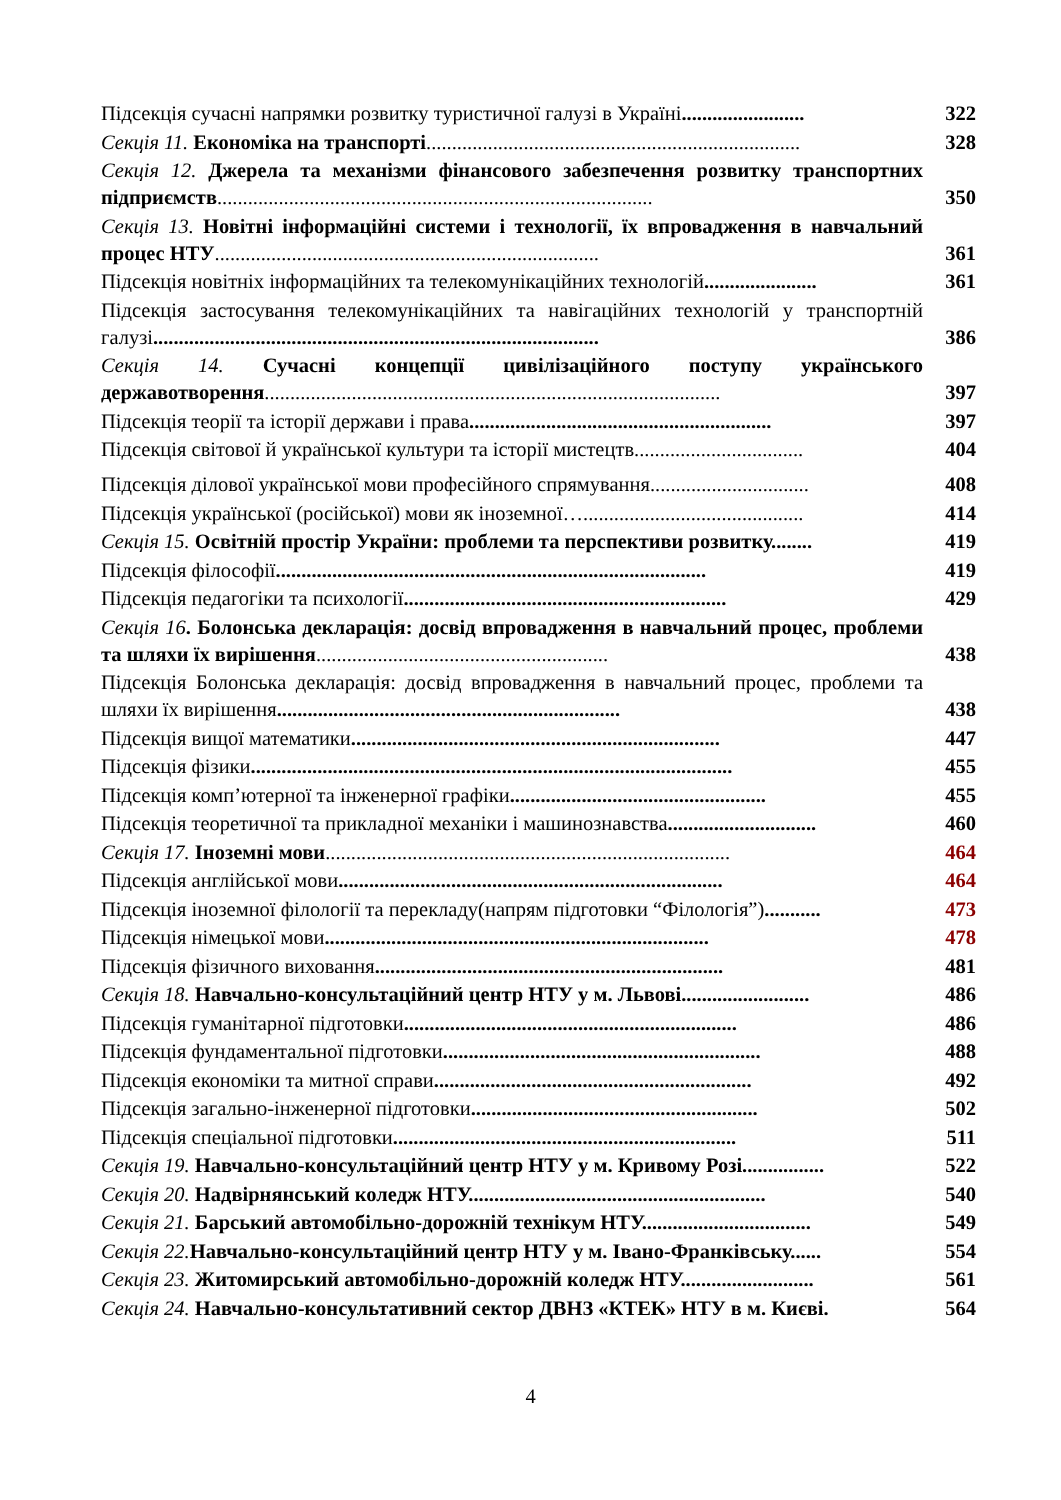Підсекція сучасні напрямки розвитку туристичної галузі в Україні........................
322
Секція 11. Економіка на транспорті.........................................................................
328
Секція 12. Джерела та механізми фінансового забезпечення розвитку транспортних підприємств.....................................................................................
350
Секція 13. Новітні інформаційні системи і технології, їх впровадження в навчальний процес НТУ...........................................................................
361
Підсекція новітніх інформаційних та телекомунікаційних технологій......................
361
Підсекція застосування телекомунікаційних та навігаційних технологій у транспортній галузі.......................................................................................
386
Секція 14. Сучасні концепції цивілізаційного поступу українського державотворення.........................................................................................
397
Підсекція теорії та історії держави і права...........................................................
397
Підсекція світової й української культури та історії мистецтв.................................
404
Підсекція ділової української мови професійного спрямування...............................
408
Підсекція української (російської) мови як іноземної…...........................................
414
Секція 15. Освітній простір України: проблеми та перспективи розвитку........
419
Підсекція філософії....................................................................................
419
Підсекція педагогіки та психології...............................................................
429
Секція 16. Болонська декларація: досвід впровадження в навчальний процес, проблеми та шляхи їх вирішення.........................................................
438
Підсекція Болонська декларація: досвід впровадження в навчальний процес, проблеми та шляхи їх вирішення...................................................................
438
Підсекція вищої математики........................................................................
447
Підсекція фізики..............................................................................................
455
Підсекція комп’ютерної та інженерної графіки..................................................
455
Підсекція теоретичної та прикладної механіки і машинознавства.............................
460
Секція 17. Іноземні мови...............................................................................
464
Підсекція англійської мови...........................................................................
464
Підсекція іноземної філології та перекладу(напрям підготовки “Філологія”)...........
473
Підсекція німецької мови...........................................................................
478
Підсекція фізичного виховання....................................................................
481
Секція 18. Навчально-консультаційний центр НТУ у м. Львові.........................
486
Підсекція гуманітарної підготовки.................................................................
486
Підсекція фундаментальної підготовки..............................................................
488
Підсекція економіки та митної справи..............................................................
492
Підсекція загально-інженерної підготовки........................................................
502
Підсекція спеціальної підготовки...................................................................
511
Секція 19. Навчально-консультаційний центр НТУ у м. Кривому Розі................
522
Секція 20. Надвірнянський коледж НТУ..........................................................
540
Секція 21. Барський автомобільно-дорожній технікум НТУ.................................
549
Секція 22. Навчально-консультаційний центр НТУ у м. Івано-Франківську......
554
Секція 23. Житомирський автомобільно-дорожній коледж НТУ..........................
561
Секція 24. Навчально-консультативний сектор ДВНЗ «КТЕК» НТУ в м. Києві.
564
4